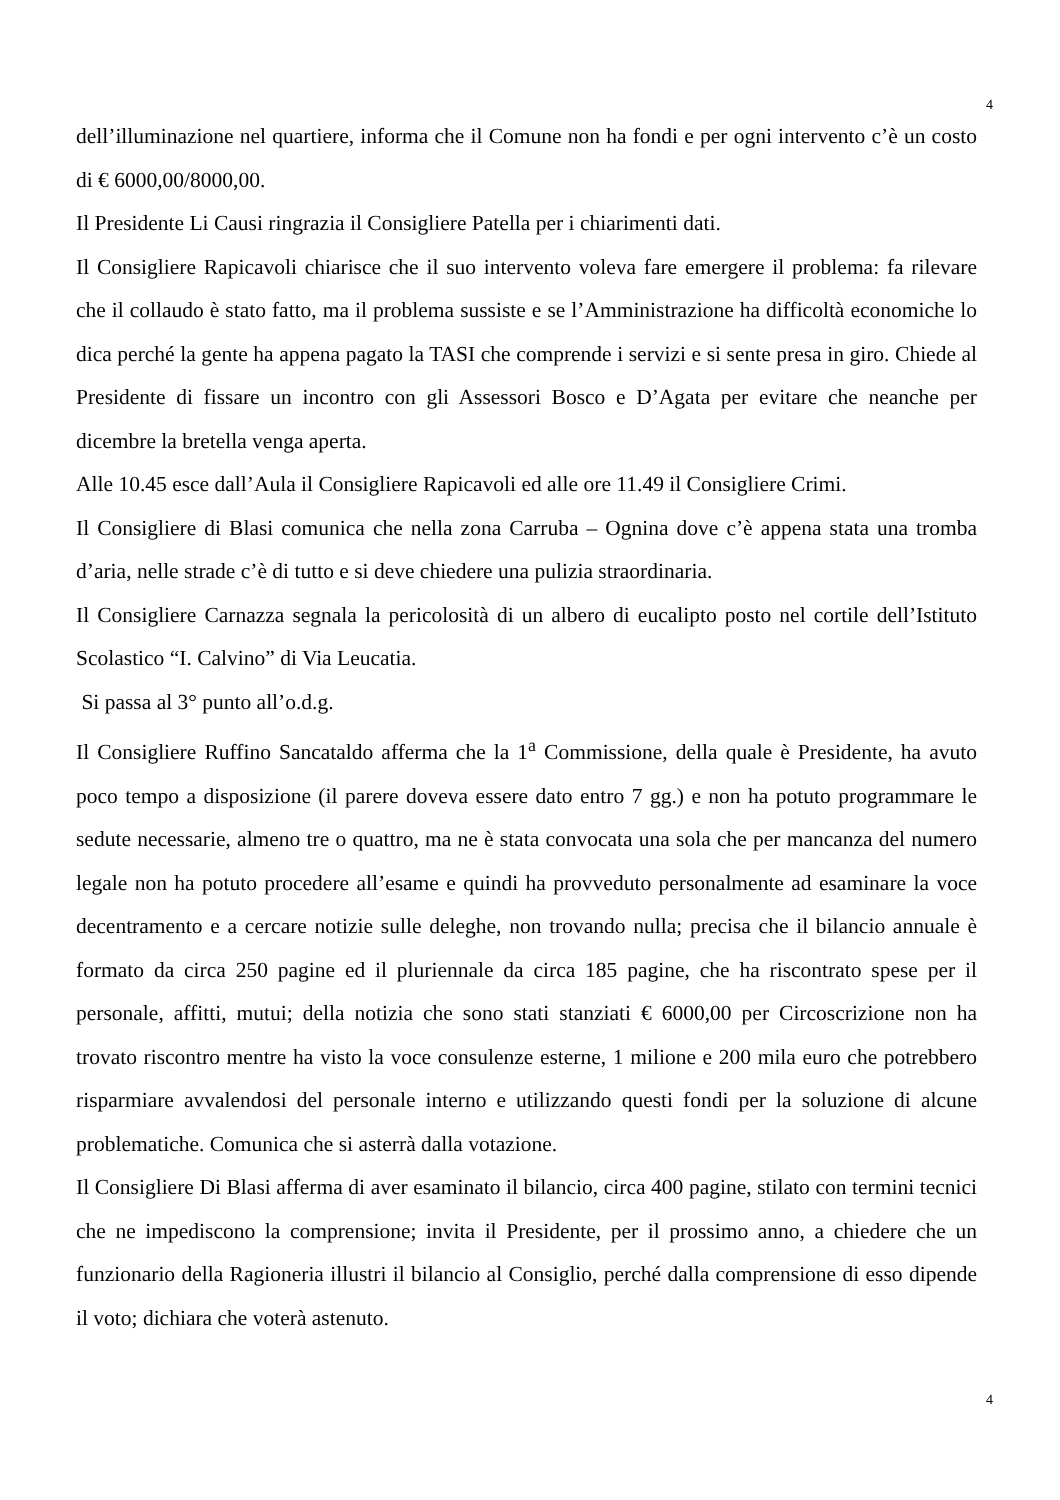4
dell’illuminazione nel quartiere, informa che il Comune non ha fondi e per ogni intervento c’è un costo di € 6000,00/8000,00.
Il Presidente Li Causi ringrazia il Consigliere Patella per i chiarimenti dati.
Il Consigliere Rapicavoli chiarisce che il suo intervento voleva fare emergere il problema: fa rilevare che il collaudo è stato fatto, ma il problema sussiste e se l’Amministrazione ha difficoltà economiche lo dica perché la gente ha appena pagato la TASI che comprende i servizi e si sente presa in giro. Chiede al Presidente di fissare un incontro con gli Assessori Bosco e D’Agata per evitare che neanche per dicembre la bretella venga aperta.
Alle 10.45 esce dall’Aula il Consigliere Rapicavoli ed alle ore 11.49 il Consigliere Crimi.
Il Consigliere di Blasi comunica che nella zona Carruba – Ognina dove c’è appena stata una tromba d’aria, nelle strade c’è di tutto e si deve chiedere una pulizia straordinaria.
Il Consigliere Carnazza segnala la pericolosità di un albero di eucalipto posto nel cortile dell’Istituto Scolastico “I. Calvino” di Via Leucatia.
Si passa al 3° punto all’o.d.g.
Il Consigliere Ruffino Sancataldo afferma che la 1<sup>a</sup> Commissione, della quale è Presidente, ha avuto poco tempo a disposizione (il parere doveva essere dato entro 7 gg.) e non ha potuto programmare le sedute necessarie, almeno tre o quattro, ma ne è stata convocata una sola che per mancanza del numero legale non ha potuto procedere all’esame e quindi ha provveduto personalmente ad esaminare la voce decentramento e a cercare notizie sulle deleghe, non trovando nulla; precisa che il bilancio annuale è formato da circa 250 pagine ed il pluriennale da circa 185 pagine, che ha riscontrato spese per il personale, affitti, mutui; della notizia che sono stati stanziati € 6000,00 per Circoscrizione non ha trovato riscontro mentre ha visto la voce consulenze esterne, 1 milione e 200 mila euro che potrebbero risparmiare avvalendosi del personale interno e utilizzando questi fondi per la soluzione di alcune problematiche. Comunica che si asterrà dalla votazione.
Il Consigliere Di Blasi afferma di aver esaminato il bilancio, circa 400 pagine, stilato con termini tecnici che ne impediscono la comprensione; invita il Presidente, per il prossimo anno, a chiedere che un funzionario della Ragioneria illustri il bilancio al Consiglio, perché dalla comprensione di esso dipende il voto; dichiara che voterà astenuto.
4